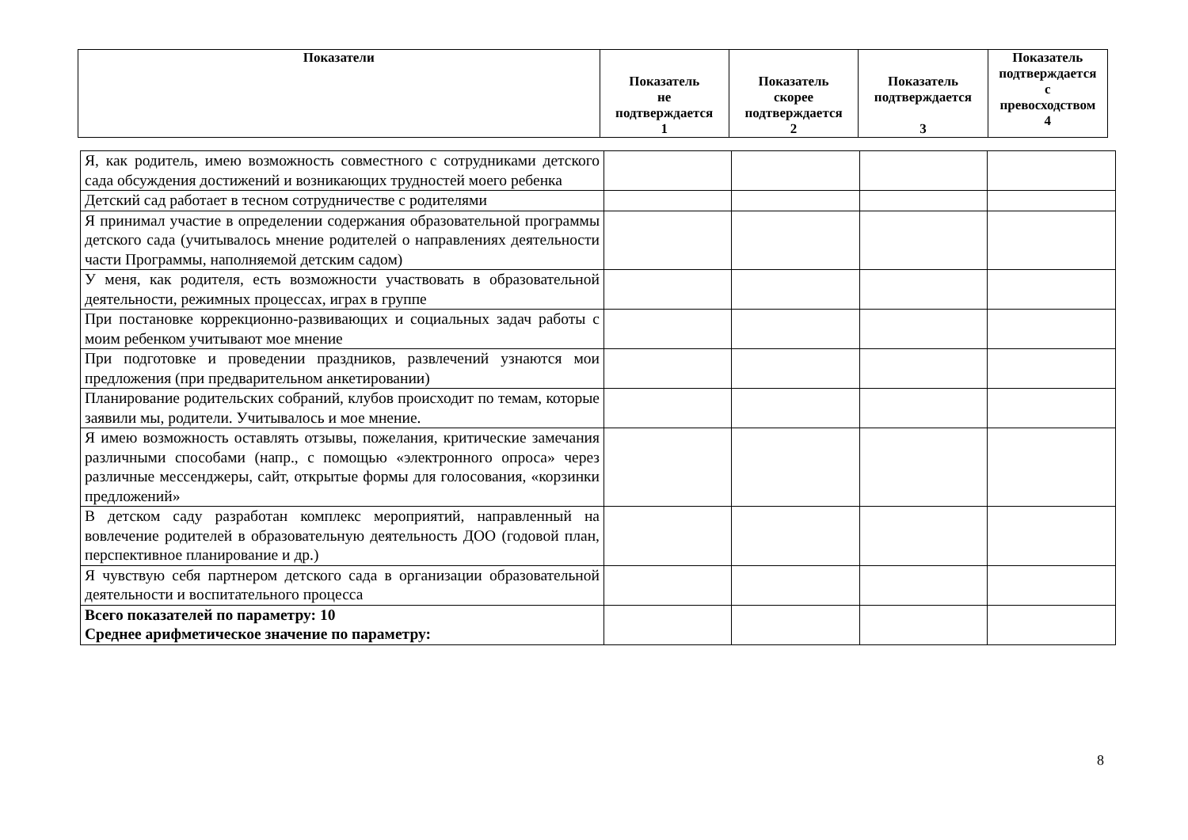| Показатели | Показатель не подтверждается 1 | Показатель скорее подтверждается 2 | Показатель подтверждается 3 | Показатель подтверждается с превосходством 4 |
| --- | --- | --- | --- | --- |
| Я, как родитель, имею возможность совместного с сотрудниками детского сада обсуждения достижений и возникающих трудностей моего ребенка | | | | |
| Детский сад работает в тесном сотрудничестве с родителями | | | | |
| Я принимал участие в определении содержания образовательной программы детского сада (учитывалось мнение родителей о направлениях деятельности части Программы, наполняемой детским садом) | | | | |
| У меня, как родителя, есть возможности участвовать в образовательной деятельности, режимных процессах, играх в группе | | | | |
| При постановке коррекционно-развивающих и социальных задач работы с моим ребенком учитывают мое мнение | | | | |
| При подготовке и проведении праздников, развлечений узнаются мои предложения (при предварительном анкетировании) | | | | |
| Планирование родительских собраний, клубов происходит по темам, которые заявили мы, родители. Учитывалось и мое мнение. | | | | |
| Я имею возможность оставлять отзывы, пожелания, критические замечания различными способами (напр., с помощью «электронного опроса» через различные мессенджеры, сайт, открытые формы для голосования, «корзинки предложений» | | | | |
| В детском саду разработан комплекс мероприятий, направленный на вовлечение родителей в образовательную деятельность ДОО (годовой план, перспективное планирование и др.) | | | | |
| Я чувствую себя партнером детского сада в организации образовательной деятельности и воспитательного процесса | | | | |
| Всего показателей по параметру: 10 Среднее арифметическое значение по параметру: | | | | |
8